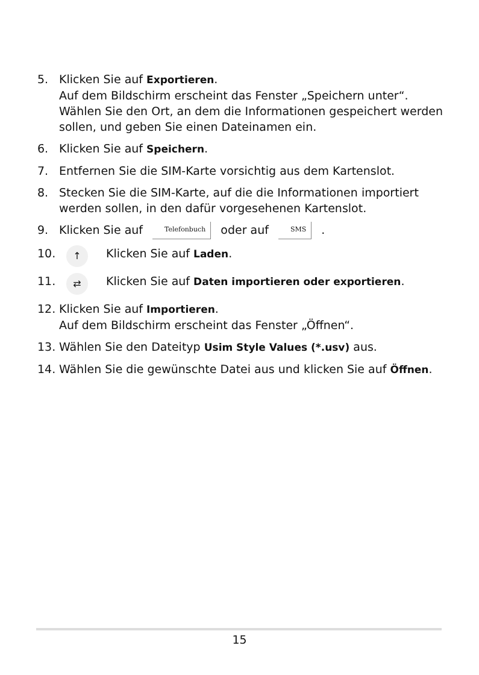5. Klicken Sie auf Exportieren.
Auf dem Bildschirm erscheint das Fenster „Speichern unter“. Wählen Sie den Ort, an dem die Informationen gespeichert werden sollen, und geben Sie einen Dateinamen ein.
6. Klicken Sie auf Speichern.
7. Entfernen Sie die SIM-Karte vorsichtig aus dem Kartenslot.
8. Stecken Sie die SIM-Karte, auf die die Informationen importiert werden sollen, in den dafür vorgesehenen Kartenslot.
9. Klicken Sie auf Telefonbuch oder auf SMS .
10. ↑
Klicken Sie auf Laden.
11. ⇄
Klicken Sie auf Daten importieren oder exportieren.
12. Klicken Sie auf Importieren.
Auf dem Bildschirm erscheint das Fenster „Öffnen“.
13. Wählen Sie den Dateityp Usim Style Values (*.usv) aus.
14. Wählen Sie die gewünschte Datei aus und klicken Sie auf Öffnen.
15